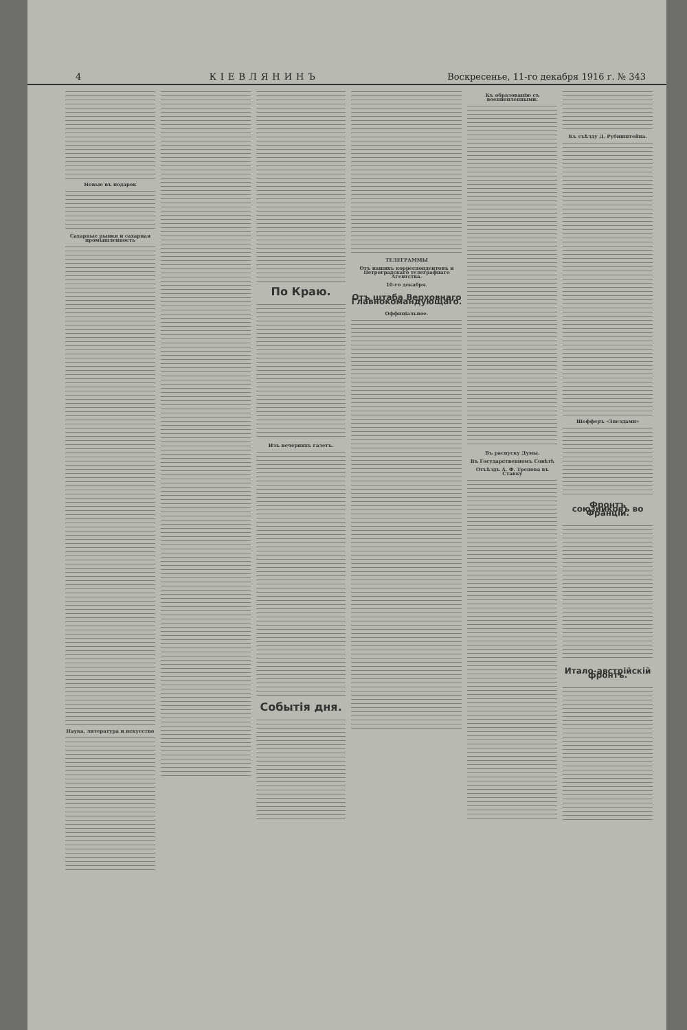4 КІЕВЛЯНИНЪ Воскресенье, 11-го декабря 1916 г. № 343
Новые въ подарок
Сахарные рынки и сахарная промышленность
Наука, литература и искусство
По Краю.
Изъ вечернихъ газетъ.
Событія дня.
ТЕЛЕГРАММЫ
Отъ нашихъ корреспондентовъ и Петроградскаго телеграфнаго Агентства.
10-го декабря.
Отъ штаба Верховнаго Главнокомандующаго.
Оффиціальное.
Къ образованію съ военнопленными.
Въ распуску Думы.
Въ Государственномъ Совѣтѣ
Отъѣздъ А. Ф. Трепова въ Ставку
Къ съѣзду Д. Рубинштейна.
Шофферъ «Звездами»
Фронтъ союзниковъ во Франціи.
Итало-австрійскій фронтъ.